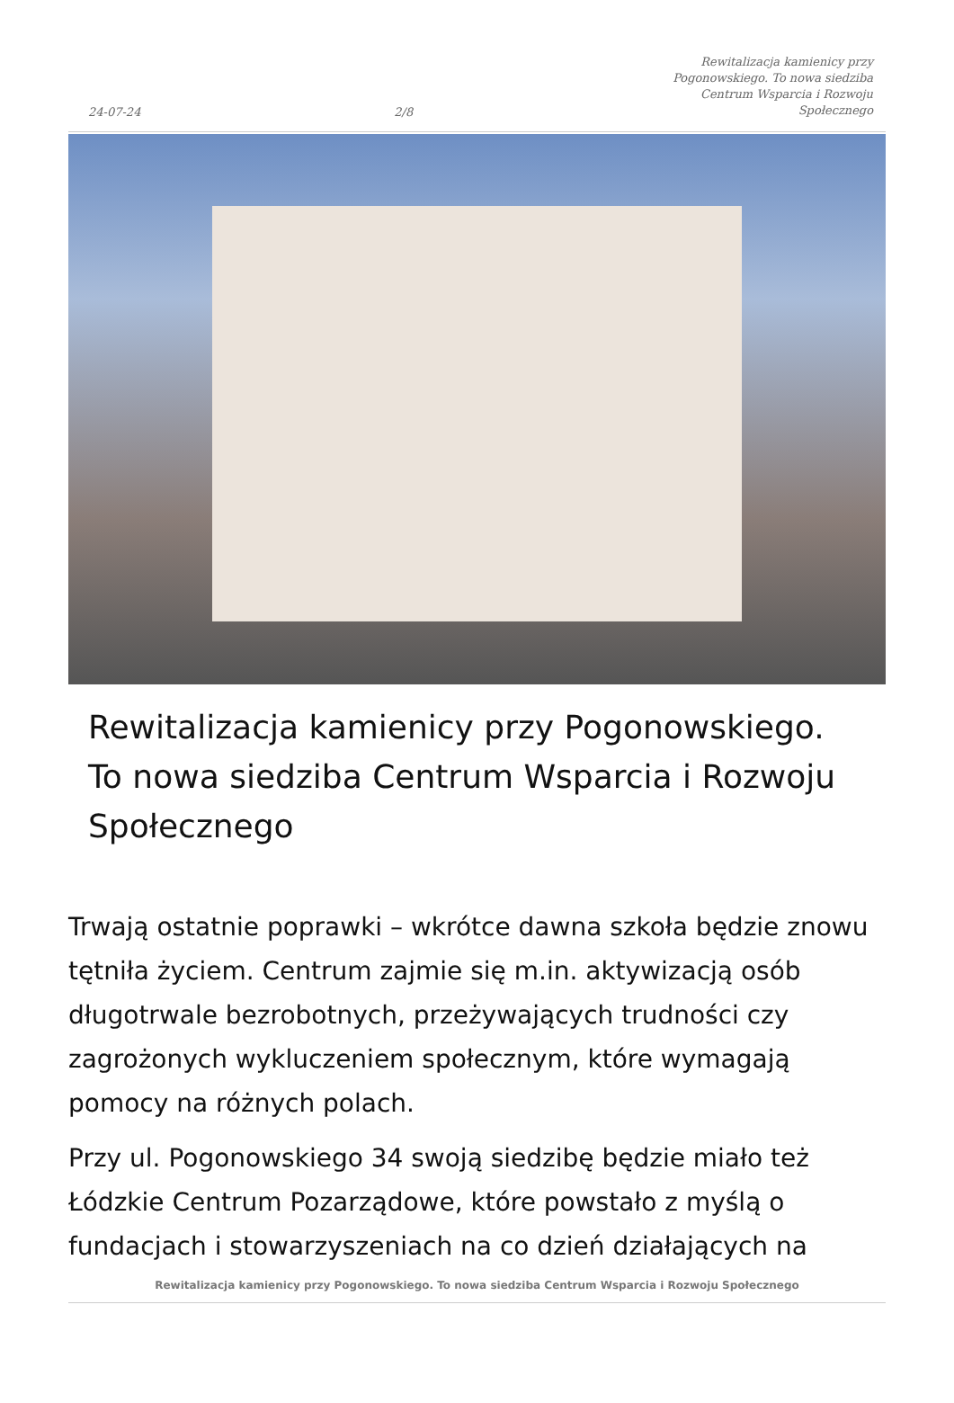24-07-24 2/8 Rewitalizacja kamienicy przy Pogonowskiego. To nowa siedziba Centrum Wsparcia i Rozwoju Społecznego
Rewitalizacja kamienicy przy Pogonowskiego. To nowa siedziba Centrum Wsparcia i Rozwoju Społecznego
Trwają ostatnie poprawki – wkrótce dawna szkoła będzie znowu tętniła życiem. Centrum zajmie się m.in. aktywizacją osób długotrwale bezrobotnych, przeżywających trudności czy zagrożonych wykluczeniem społecznym, które wymagają pomocy na różnych polach.
Przy ul. Pogonowskiego 34 swoją siedzibę będzie miało też Łódzkie Centrum Pozarządowe, które powstało z myślą o fundacjach i stowarzyszeniach na co dzień działających na
Rewitalizacja kamienicy przy Pogonowskiego. To nowa siedziba Centrum Wsparcia i Rozwoju Społecznego